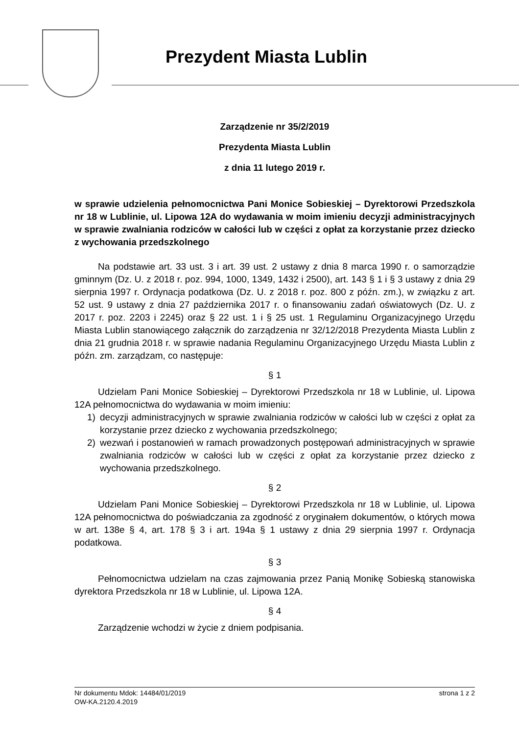Prezydent Miasta Lublin
Zarządzenie nr 35/2/2019
Prezydenta Miasta Lublin
z dnia 11 lutego 2019 r.
w sprawie udzielenia pełnomocnictwa Pani Monice Sobieskiej – Dyrektorowi Przedszkola nr 18 w Lublinie, ul. Lipowa 12A do wydawania w moim imieniu decyzji administracyjnych w sprawie zwalniania rodziców w całości lub w części z opłat za korzystanie przez dziecko z wychowania przedszkolnego
Na podstawie art. 33 ust. 3 i art. 39 ust. 2 ustawy z dnia 8 marca 1990 r. o samorządzie gminnym (Dz. U. z 2018 r. poz. 994, 1000, 1349, 1432 i 2500), art. 143 § 1 i § 3 ustawy z dnia 29 sierpnia 1997 r. Ordynacja podatkowa (Dz. U. z 2018 r. poz. 800 z późn. zm.), w związku z art. 52 ust. 9 ustawy z dnia 27 października 2017 r. o finansowaniu zadań oświatowych (Dz. U. z 2017 r. poz. 2203 i 2245) oraz § 22 ust. 1 i § 25 ust. 1 Regulaminu Organizacyjnego Urzędu Miasta Lublin stanowiącego załącznik do zarządzenia nr 32/12/2018 Prezydenta Miasta Lublin z dnia 21 grudnia 2018 r. w sprawie nadania Regulaminu Organizacyjnego Urzędu Miasta Lublin z późn. zm. zarządzam, co następuje:
§ 1
Udzielam Pani Monice Sobieskiej – Dyrektorowi Przedszkola nr 18 w Lublinie, ul. Lipowa 12A pełnomocnictwa do wydawania w moim imieniu:
1) decyzji administracyjnych w sprawie zwalniania rodziców w całości lub w części z opłat za korzystanie przez dziecko z wychowania przedszkolnego;
2) wezwań i postanowień w ramach prowadzonych postępowań administracyjnych w sprawie zwalniania rodziców w całości lub w części z opłat za korzystanie przez dziecko z wychowania przedszkolnego.
§ 2
Udzielam Pani Monice Sobieskiej – Dyrektorowi Przedszkola nr 18 w Lublinie, ul. Lipowa 12A pełnomocnictwa do poświadczania za zgodność z oryginałem dokumentów, o których mowa w art. 138e § 4, art. 178 § 3 i art. 194a § 1 ustawy z dnia 29 sierpnia 1997 r. Ordynacja podatkowa.
§ 3
Pełnomocnictwa udzielam na czas zajmowania przez Panią Monikę Sobieską stanowiska dyrektora Przedszkola nr 18 w Lublinie, ul. Lipowa 12A.
§ 4
Zarządzenie wchodzi w życie z dniem podpisania.
Nr dokumentu Mdok: 14484/01/2019 strona 1 z 2
OW-KA.2120.4.2019